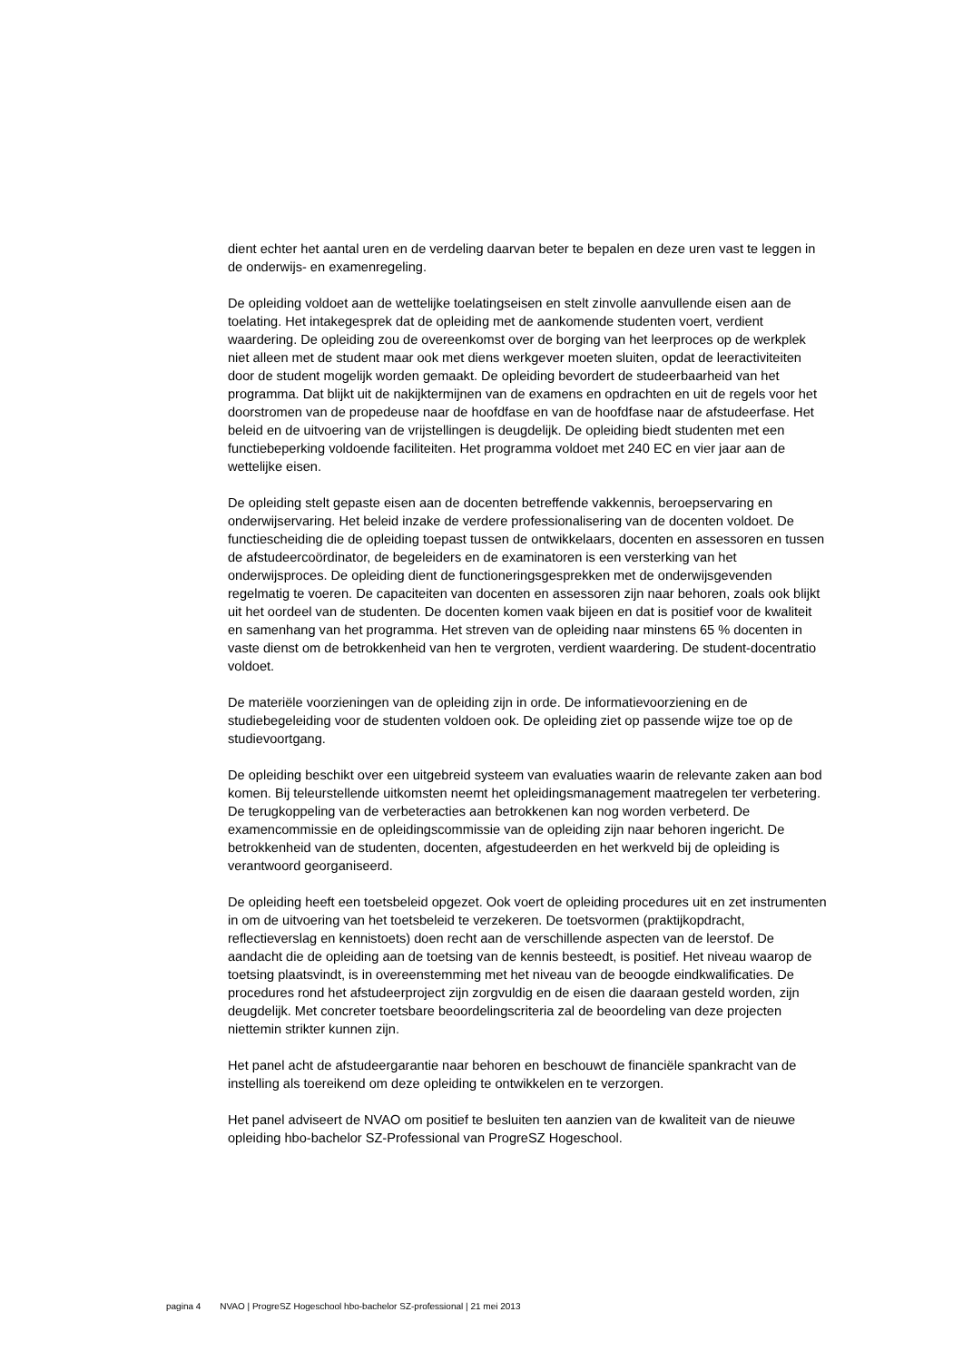dient echter het aantal uren en de verdeling daarvan beter te bepalen en deze uren vast te leggen in de onderwijs- en examenregeling.
De opleiding voldoet aan de wettelijke toelatingseisen en stelt zinvolle aanvullende eisen aan de toelating. Het intakegesprek dat de opleiding met de aankomende studenten voert, verdient waardering. De opleiding zou de overeenkomst over de borging van het leerproces op de werkplek niet alleen met de student maar ook met diens werkgever moeten sluiten, opdat de leeractiviteiten door de student mogelijk worden gemaakt. De opleiding bevordert de studeerbaarheid van het programma. Dat blijkt uit de nakijktermijnen van de examens en opdrachten en uit de regels voor het doorstromen van de propedeuse naar de hoofdfase en van de hoofdfase naar de afstudeerfase. Het beleid en de uitvoering van de vrijstellingen is deugdelijk. De opleiding biedt studenten met een functiebeperking voldoende faciliteiten. Het programma voldoet met 240 EC en vier jaar aan de wettelijke eisen.
De opleiding stelt gepaste eisen aan de docenten betreffende vakkennis, beroepservaring en onderwijservaring. Het beleid inzake de verdere professionalisering van de docenten voldoet. De functiescheiding die de opleiding toepast tussen de ontwikkelaars, docenten en assessoren en tussen de afstudeercoördinator, de begeleiders en de examinatoren is een versterking van het onderwijsproces. De opleiding dient de functioneringsgesprekken met de onderwijsgevenden regelmatig te voeren. De capaciteiten van docenten en assessoren zijn naar behoren, zoals ook blijkt uit het oordeel van de studenten. De docenten komen vaak bijeen en dat is positief voor de kwaliteit en samenhang van het programma. Het streven van de opleiding naar minstens 65 % docenten in vaste dienst om de betrokkenheid van hen te vergroten, verdient waardering. De student-docentratio voldoet.
De materiële voorzieningen van de opleiding zijn in orde. De informatievoorziening en de studiebegeleiding voor de studenten voldoen ook. De opleiding ziet op passende wijze toe op de studievoortgang.
De opleiding beschikt over een uitgebreid systeem van evaluaties waarin de relevante zaken aan bod komen. Bij teleurstellende uitkomsten neemt het opleidingsmanagement maatregelen ter verbetering. De terugkoppeling van de verbeteracties aan betrokkenen kan nog worden verbeterd. De examencommissie en de opleidingscommissie van de opleiding zijn naar behoren ingericht. De betrokkenheid van de studenten, docenten, afgestudeerden en het werkveld bij de opleiding is verantwoord georganiseerd.
De opleiding heeft een toetsbeleid opgezet. Ook voert de opleiding procedures uit en zet instrumenten in om de uitvoering van het toetsbeleid te verzekeren. De toetsvormen (praktijkopdracht, reflectieverslag en kennistoets) doen recht aan de verschillende aspecten van de leerstof. De aandacht die de opleiding aan de toetsing van de kennis besteedt, is positief. Het niveau waarop de toetsing plaatsvindt, is in overeenstemming met het niveau van de beoogde eindkwalificaties. De procedures rond het afstudeerproject zijn zorgvuldig en de eisen die daaraan gesteld worden, zijn deugdelijk. Met concreter toetsbare beoordelingscriteria zal de beoordeling van deze projecten niettemin strikter kunnen zijn.
Het panel acht de afstudeergarantie naar behoren en beschouwt de financiële spankracht van de instelling als toereikend om deze opleiding te ontwikkelen en te verzorgen.
Het panel adviseert de NVAO om positief te besluiten ten aanzien van de kwaliteit van de nieuwe opleiding hbo-bachelor SZ-Professional van ProgreSZ Hogeschool.
pagina 4 NVAO | ProgreSZ Hogeschool hbo-bachelor SZ-professional | 21 mei 2013